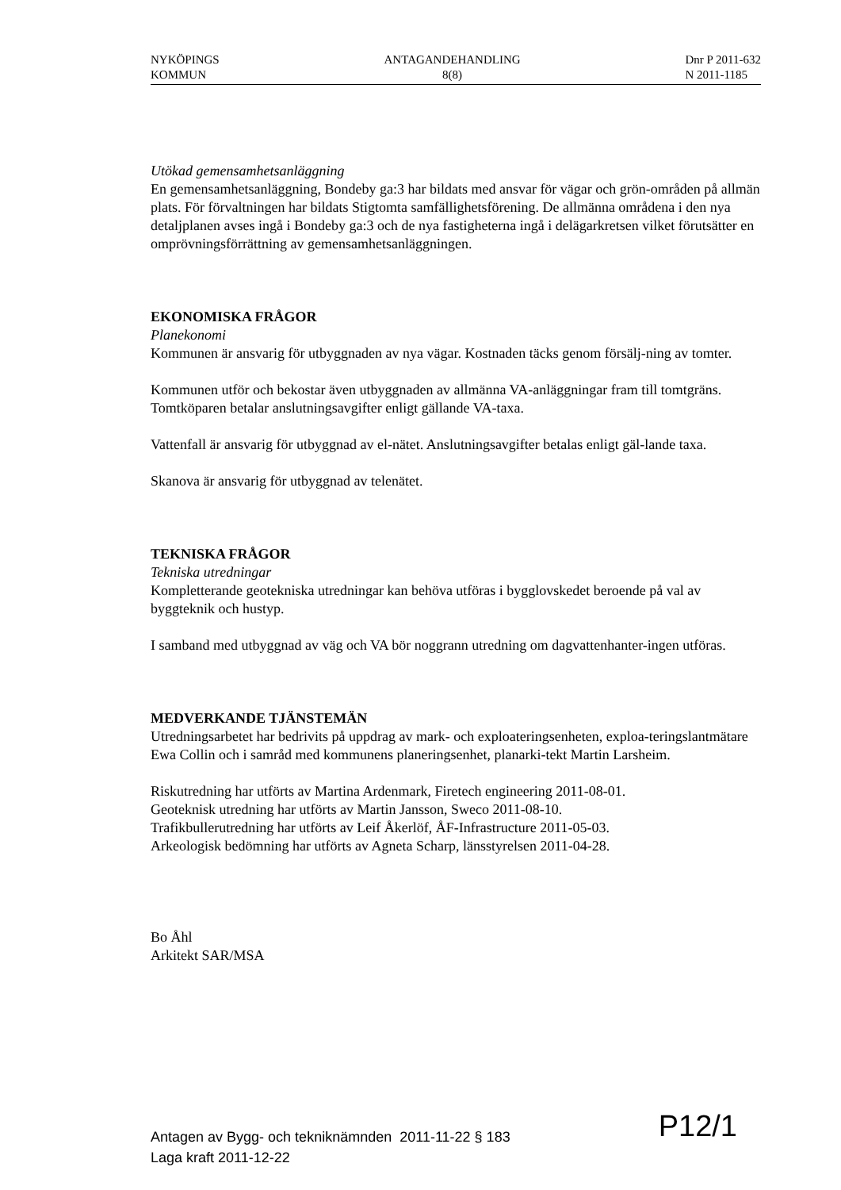NYKÖPINGS
KOMMUN
ANTAGANDEHANDLING
8(8)
Dnr P 2011-632
N 2011-1185
Utökad gemensamhetsanläggning
En gemensamhetsanläggning, Bondeby ga:3 har bildats med ansvar för vägar och grön-områden på allmän plats. För förvaltningen har bildats Stigtomta samfällighetsförening. De allmänna områdena i den nya detaljplanen avses ingå i Bondeby ga:3 och de nya fastigheterna ingå i delägarkretsen vilket förutsätter en omprövningsförrättning av gemensamhetsanläggningen.
EKONOMISKA FRÅGOR
Planekonomi
Kommunen är ansvarig för utbyggnaden av nya vägar. Kostnaden täcks genom försälj-ning av tomter.
Kommunen utför och bekostar även utbyggnaden av allmänna VA-anläggningar fram till tomtgräns. Tomtköparen betalar anslutningsavgifter enligt gällande VA-taxa.
Vattenfall är ansvarig för utbyggnad av el-nätet. Anslutningsavgifter betalas enligt gäl-lande taxa.
Skanova är ansvarig för utbyggnad av telenätet.
TEKNISKA FRÅGOR
Tekniska utredningar
Kompletterande geotekniska utredningar kan behöva utföras i bygglovskedet beroende på val av byggteknik och hustyp.
I samband med utbyggnad av väg och VA bör noggrann utredning om dagvattenhanter-ingen utföras.
MEDVERKANDE TJÄNSTEMÄN
Utredningsarbetet har bedrivits på uppdrag av mark- och exploateringsenheten, exploa-teringslantmätare Ewa Collin och i samråd med kommunens planeringsenhet, planarki-tekt Martin Larsheim.
Riskutredning har utförts av Martina Ardenmark, Firetech engineering 2011-08-01.
Geoteknisk utredning har utförts av Martin Jansson, Sweco 2011-08-10.
Trafikbullerutredning har utförts av Leif Åkerlöf, ÅF-Infrastructure 2011-05-03.
Arkeologisk bedömning har utförts av Agneta Scharp, länsstyrelsen 2011-04-28.
Bo Åhl
Arkitekt SAR/MSA
Antagen av Bygg- och tekniknämnden 2011-11-22 § 183
Laga kraft 2011-12-22
P12/1